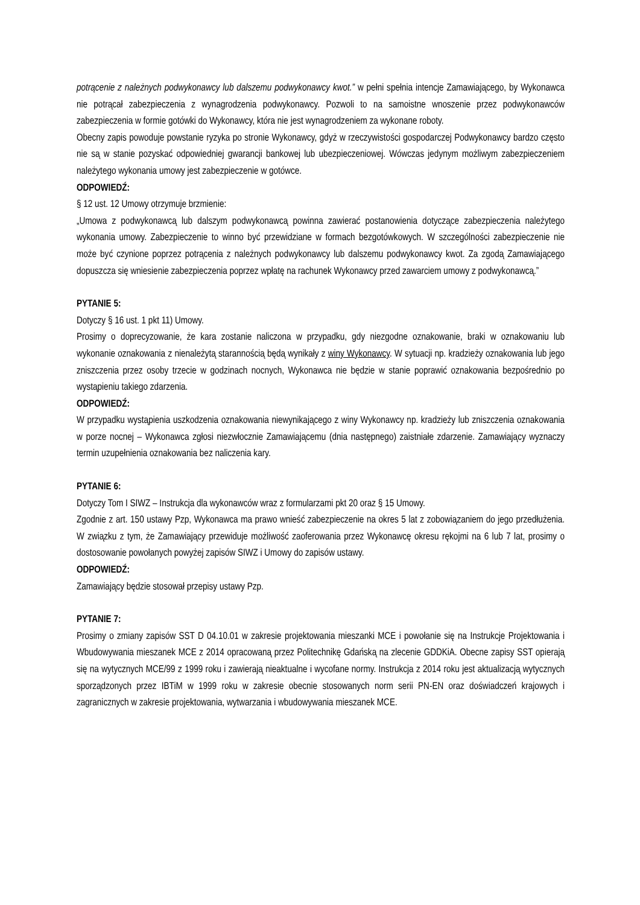potrącenie z należnych podwykonawcy lub dalszemu podwykonawcy kwot.” w pełni spełnia intencje Zamawiającego, by Wykonawca nie potrącał zabezpieczenia z wynagrodzenia podwykonawcy. Pozwoli to na samoistne wnoszenie przez podwykonawców zabezpieczenia w formie gotówki do Wykonawcy, która nie jest wynagrodzeniem za wykonane roboty.
Obecny zapis powoduje powstanie ryzyka po stronie Wykonawcy, gdyż w rzeczywistości gospodarczej Podwykonawcy bardzo często nie są w stanie pozyskać odpowiedniej gwarancji bankowej lub ubezpieczeniowej. Wówczas jedynym możliwym zabezpieczeniem należytego wykonania umowy jest zabezpieczenie w gotówce.
ODPOWIEDŹ:
§ 12 ust. 12 Umowy otrzymuje brzmienie:
„Umowa z podwykonawcą lub dalszym podwykonawcą powinna zawierać postanowienia dotyczące zabezpieczenia należytego wykonania umowy. Zabezpieczenie to winno być przewidziane w formach bezgotówkowych. W szczególności zabezpieczenie nie może być czynione poprzez potrącenia z należnych podwykonawcy lub dalszemu podwykonawcy kwot. Za zgodą Zamawiającego dopuszcza się wniesienie zabezpieczenia poprzez wpłatę na rachunek Wykonawcy przed zawarciem umowy z podwykonawcą.”
PYTANIE 5:
Dotyczy § 16 ust. 1 pkt 11) Umowy.
Prosimy o doprecyzowanie, że kara zostanie naliczona w przypadku, gdy niezgodne oznakowanie, braki w oznakowaniu lub wykonanie oznakowania z nienależytą starannością będą wynikały z winy Wykonawcy. W sytuacji np. kradzieży oznakowania lub jego zniszczenia przez osoby trzecie w godzinach nocnych, Wykonawca nie będzie w stanie poprawić oznakowania bezpośrednio po wystąpieniu takiego zdarzenia.
ODPOWIEDŹ:
W przypadku wystąpienia uszkodzenia oznakowania niewynikającego z winy Wykonawcy np. kradzieży lub zniszczenia oznakowania w porze nocnej – Wykonawca zgłosi niezwłocznie Zamawiającemu (dnia następnego) zaistniałe zdarzenie. Zamawiający wyznaczy termin uzupełnienia oznakowania bez naliczenia kary.
PYTANIE 6:
Dotyczy Tom I SIWZ – Instrukcja dla wykonawców wraz z formularzami pkt 20 oraz § 15 Umowy.
Zgodnie z art. 150 ustawy Pzp, Wykonawca ma prawo wnieść zabezpieczenie na okres 5 lat z zobowiązaniem do jego przedłużenia. W związku z tym, że Zamawiający przewiduje możliwość zaoferowania przez Wykonawcę okresu rękojmi na 6 lub 7 lat, prosimy o dostosowanie powołanych powyżej zapisów SIWZ i Umowy do zapisów ustawy.
ODPOWIEDŹ:
Zamawiający będzie stosował przepisy ustawy Pzp.
PYTANIE 7:
Prosimy o zmiany zapisów SST D 04.10.01 w zakresie projektowania mieszanki MCE i powołanie się na Instrukcje Projektowania i Wbudowywania mieszanek MCE z 2014 opracowaną przez Politechnikę Gdańską na zlecenie GDDKiA. Obecne zapisy SST opierają się na wytycznych MCE/99 z 1999 roku i zawierają nieaktualne i wycofane normy. Instrukcja z 2014 roku jest aktualizacją wytycznych sporządzonych przez IBTiM w 1999 roku w zakresie obecnie stosowanych norm serii PN-EN oraz doświadczeń krajowych i zagranicznych w zakresie projektowania, wytwarzania i wbudowywania mieszanek MCE.